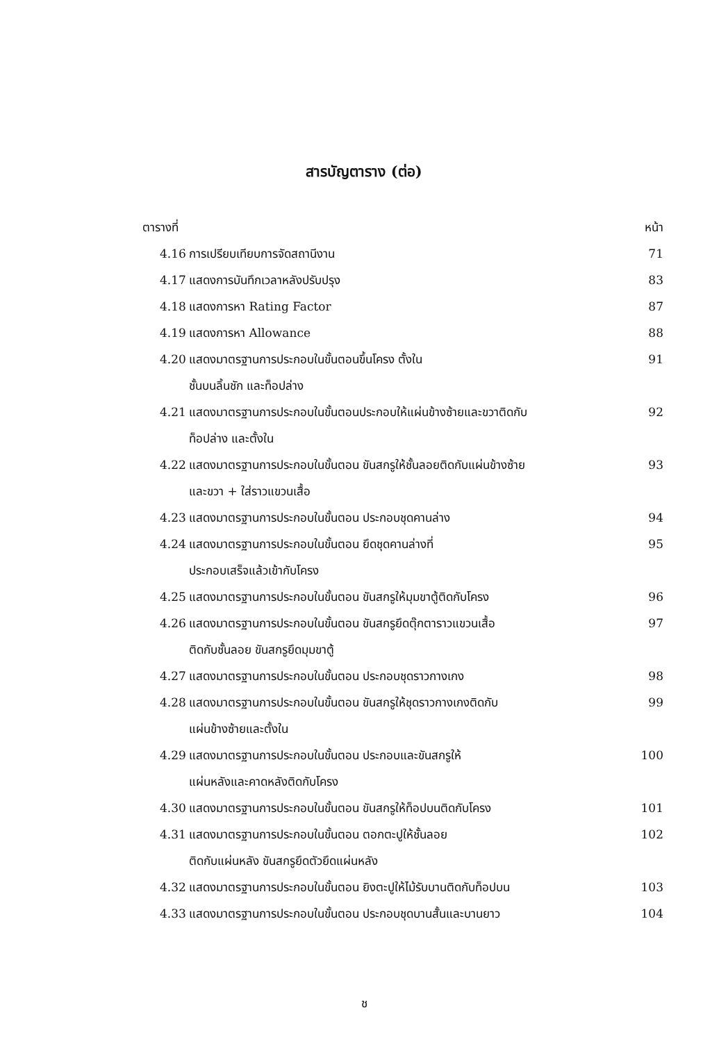สารบัญตาราง (ต่อ)
ตารางที่ หน้า
4.16 การเปรียบเทียบการจัดสถานีงาน
71
4.17 แสดงการบันทึกเวลาหลังปรับปรุง
83
4.18 แสดงการหา Rating Factor 87
4.19 แสดงการหา Allowance 88
4.20 แสดงมาตรฐานการประกอบในขั้นตอนขึ้นโครง ตั้งใน
ชั้นบนลิ้นชัก และท็อปล่าง
91
4.21 แสดงมาตรฐานการประกอบในขั้นตอนประกอบให้แผ่นข้างซ้ายและขวาติดกับ
ท็อปล่าง และตั้งใน
92
4.22 แสดงมาตรฐานการประกอบในขั้นตอน ขันสกรูให้ชั้นลอยติดกับแผ่นข้างซ้าย
และขวา + ใส่ราวแขวนเสื้อ
93
4.23 แสดงมาตรฐานการประกอบในขั้นตอน ประกอบชุดคานล่าง
94
4.24 แสดงมาตรฐานการประกอบในขั้นตอน ยึดชุดคานล่างที่
ประกอบเสร็จแล้วเข้ากับโครง
95
4.25 แสดงมาตรฐานการประกอบในขั้นตอน ขันสกรูให้มุมขาตู้ติดกับโครง
96
4.26 แสดงมาตรฐานการประกอบในขั้นตอน ขันสกรูยึดตุ๊กตาราวแขวนเสื้อ
ติดกับชั้นลอย ขันสกรูยึดมุมขาตู้
97
4.27 แสดงมาตรฐานการประกอบในขั้นตอน ประกอบชุดราวกางเกง
98
4.28 แสดงมาตรฐานการประกอบในขั้นตอน ขันสกรูให้ชุดราวกางเกงติดกับ
แผ่นข้างซ้ายและตั้งใน
99
4.29 แสดงมาตรฐานการประกอบในขั้นตอน ประกอบและขันสกรูให้
แผ่นหลังและคาดหลังติดกับโครง
100
4.30 แสดงมาตรฐานการประกอบในขั้นตอน ขันสกรูให้ท็อปบนติดกับโครง
101
4.31 แสดงมาตรฐานการประกอบในขั้นตอน ตอกตะปูให้ชั้นลอย
ติดกับแผ่นหลัง ขันสกรูยึดตัวยึดแผ่นหลัง
102
4.32 แสดงมาตรฐานการประกอบในขั้นตอน ยิงตะปูให้ไม้รับบานติดกับท็อปบน
103
4.33 แสดงมาตรฐานการประกอบในขั้นตอน ประกอบชุดบานสั้นและบานยาว
104
ช